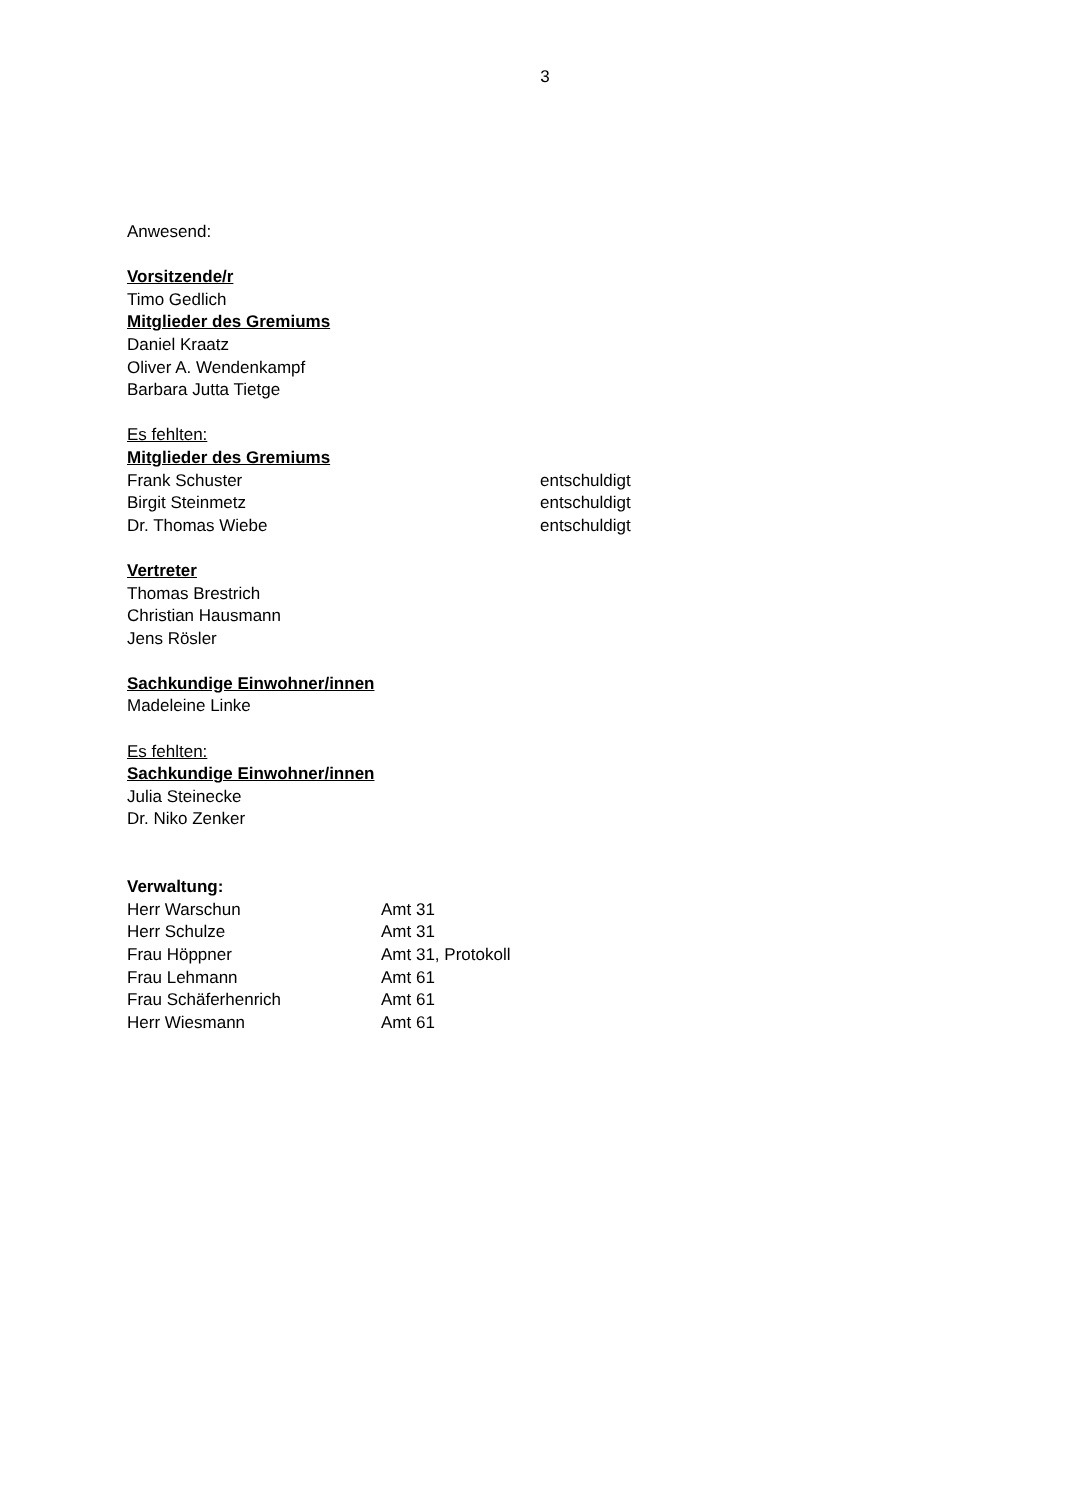3
Anwesend:
Vorsitzende/r
Timo Gedlich
Mitglieder des Gremiums
Daniel Kraatz
Oliver A. Wendenkampf
Barbara Jutta Tietge
Es fehlten:
Mitglieder des Gremiums
Frank Schuster entschuldigt
Birgit Steinmetz entschuldigt
Dr. Thomas Wiebe entschuldigt
Vertreter
Thomas Brestrich
Christian Hausmann
Jens Rösler
Sachkundige Einwohner/innen
Madeleine Linke
Es fehlten:
Sachkundige Einwohner/innen
Julia Steinecke
Dr. Niko Zenker
Verwaltung:
Herr Warschun Amt 31
Herr Schulze Amt 31
Frau Höppner Amt 31, Protokoll
Frau Lehmann Amt 61
Frau Schäferhenrich Amt 61
Herr Wiesmann Amt 61